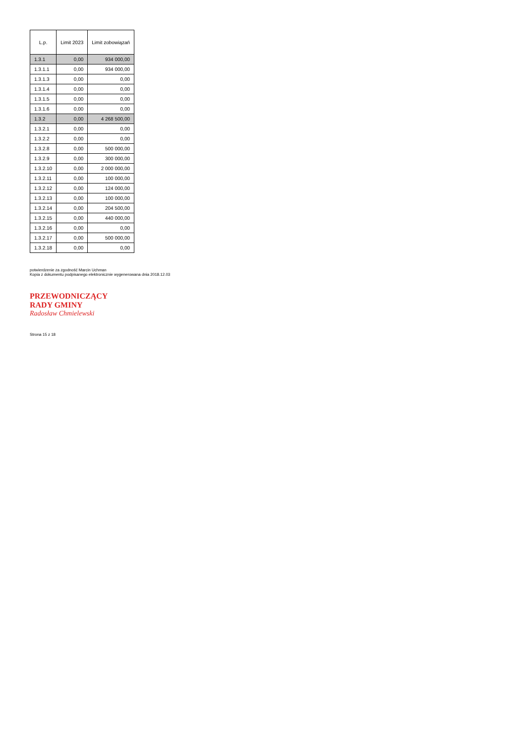| L.p. | Limit 2023 | Limit zobowiązań |
| --- | --- | --- |
| 1.3.1 | 0,00 | 934 000,00 |
| 1.3.1.1 | 0,00 | 934 000,00 |
| 1.3.1.3 | 0,00 | 0,00 |
| 1.3.1.4 | 0,00 | 0,00 |
| 1.3.1.5 | 0,00 | 0,00 |
| 1.3.1.6 | 0,00 | 0,00 |
| 1.3.2 | 0,00 | 4 268 500,00 |
| 1.3.2.1 | 0,00 | 0,00 |
| 1.3.2.2 | 0,00 | 0,00 |
| 1.3.2.8 | 0,00 | 500 000,00 |
| 1.3.2.9 | 0,00 | 300 000,00 |
| 1.3.2.10 | 0,00 | 2 000 000,00 |
| 1.3.2.11 | 0,00 | 100 000,00 |
| 1.3.2.12 | 0,00 | 124 000,00 |
| 1.3.2.13 | 0,00 | 100 000,00 |
| 1.3.2.14 | 0,00 | 204 500,00 |
| 1.3.2.15 | 0,00 | 440 000,00 |
| 1.3.2.16 | 0,00 | 0,00 |
| 1.3.2.17 | 0,00 | 500 000,00 |
| 1.3.2.18 | 0,00 | 0,00 |
potwierdzenie za zgodność Marcin Uchman
Kopia z dokumentu podpisanego elektronicznie wygenerowana dnia 2018.12.03
PRZEWODNICZĄCY
RADY GMINY
Radosław Chmielewski
Strona 15 z 18